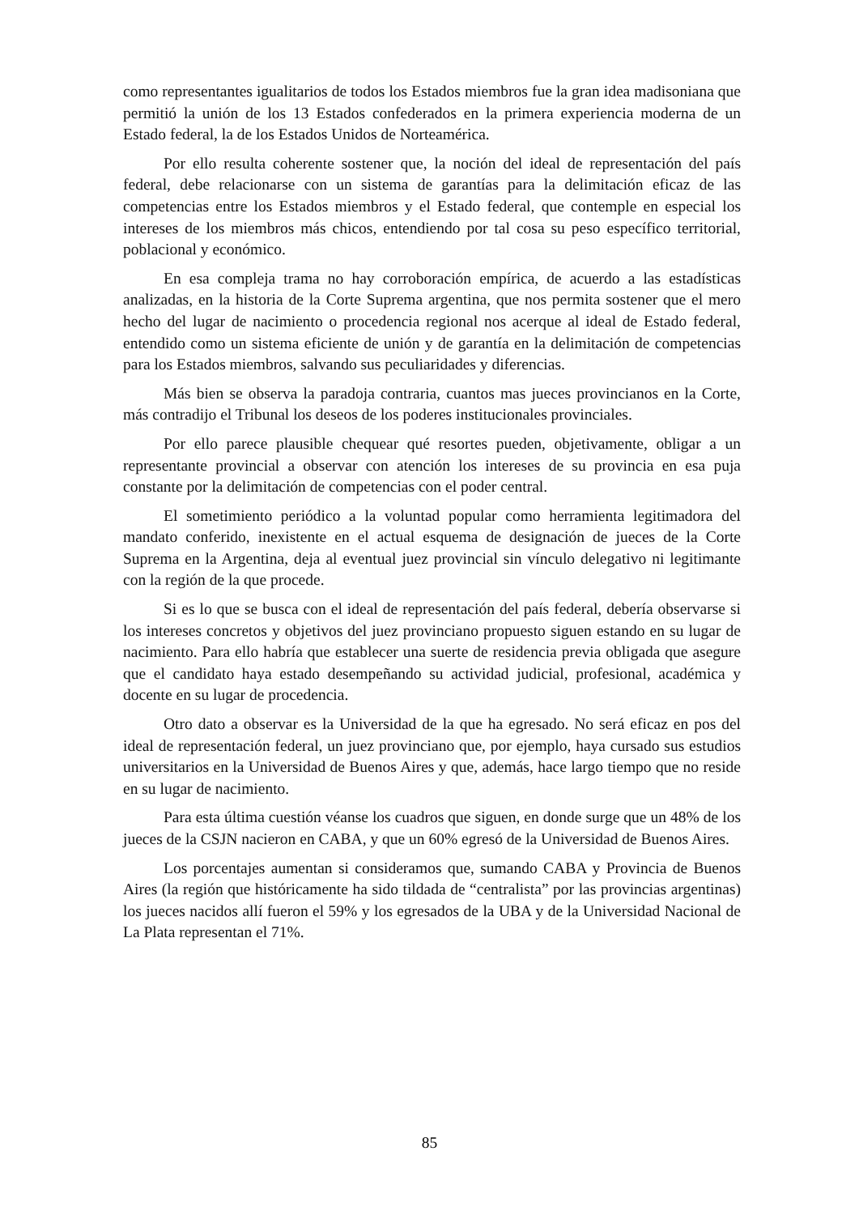como representantes igualitarios de todos los Estados miembros fue la gran idea madisoniana que permitió la unión de los 13 Estados confederados en la primera experiencia moderna de un Estado federal, la de los Estados Unidos de Norteamérica.
Por ello resulta coherente sostener que, la noción del ideal de representación del país federal, debe relacionarse con un sistema de garantías para la delimitación eficaz de las competencias entre los Estados miembros y el Estado federal, que contemple en especial los intereses de los miembros más chicos, entendiendo por tal cosa su peso específico territorial, poblacional y económico.
En esa compleja trama no hay corroboración empírica, de acuerdo a las estadísticas analizadas, en la historia de la Corte Suprema argentina, que nos permita sostener que el mero hecho del lugar de nacimiento o procedencia regional nos acerque al ideal de Estado federal, entendido como un sistema eficiente de unión y de garantía en la delimitación de competencias para los Estados miembros, salvando sus peculiaridades y diferencias.
Más bien se observa la paradoja contraria, cuantos mas jueces provincianos en la Corte, más contradijo el Tribunal los deseos de los poderes institucionales provinciales.
Por ello parece plausible chequear qué resortes pueden, objetivamente, obligar a un representante provincial a observar con atención los intereses de su provincia en esa puja constante por la delimitación de competencias con el poder central.
El sometimiento periódico a la voluntad popular como herramienta legitimadora del mandato conferido, inexistente en el actual esquema de designación de jueces de la Corte Suprema en la Argentina, deja al eventual juez provincial sin vínculo delegativo ni legitimante con la región de la que procede.
Si es lo que se busca con el ideal de representación del país federal, debería observarse si los intereses concretos y objetivos del juez provinciano propuesto siguen estando en su lugar de nacimiento. Para ello habría que establecer una suerte de residencia previa obligada que asegure que el candidato haya estado desempeñando su actividad judicial, profesional, académica y docente en su lugar de procedencia.
Otro dato a observar es la Universidad de la que ha egresado. No será eficaz en pos del ideal de representación federal, un juez provinciano que, por ejemplo, haya cursado sus estudios universitarios en la Universidad de Buenos Aires y que, además, hace largo tiempo que no reside en su lugar de nacimiento.
Para esta última cuestión véanse los cuadros que siguen, en donde surge que un 48% de los jueces de la CSJN nacieron en CABA, y que un 60% egresó de la Universidad de Buenos Aires.
Los porcentajes aumentan si consideramos que, sumando CABA y Provincia de Buenos Aires (la región que históricamente ha sido tildada de “centralista” por las provincias argentinas) los jueces nacidos allí fueron el 59% y los egresados de la UBA y de la Universidad Nacional de La Plata representan el 71%.
85